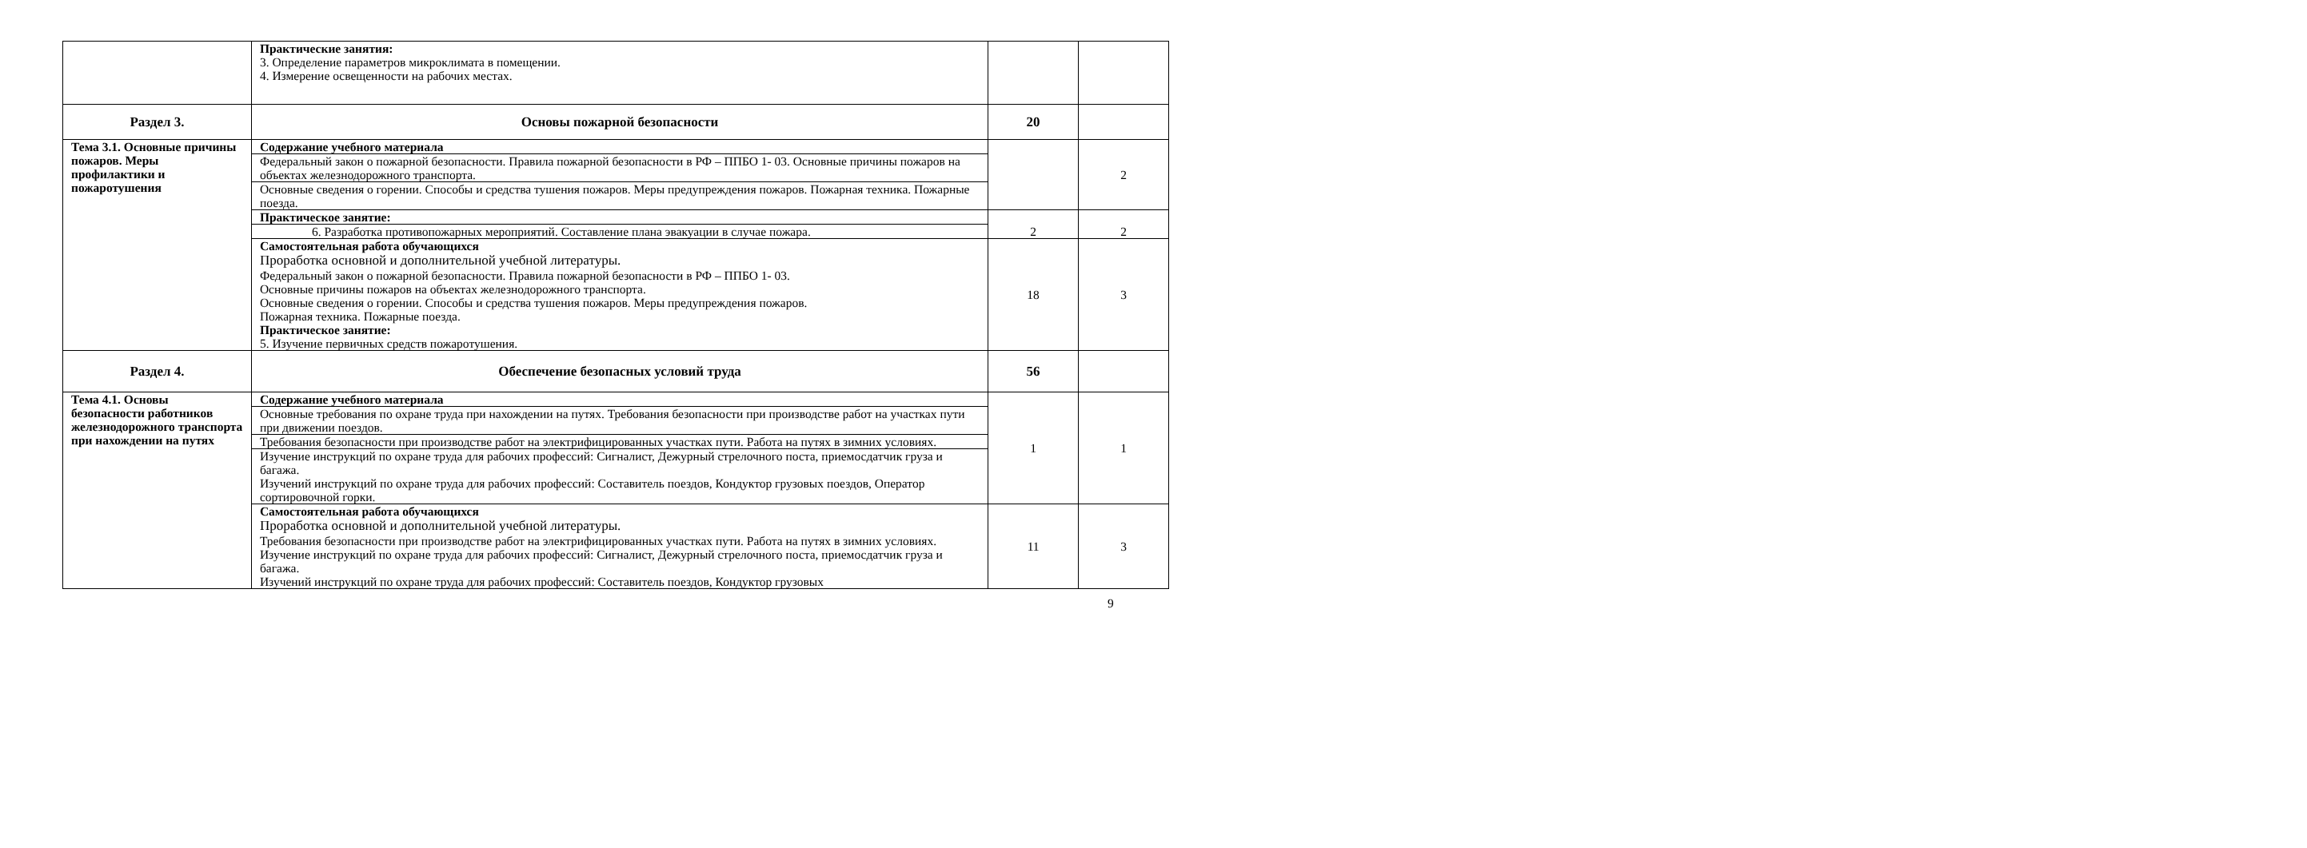| | Практические занятия: 3. Определение параметров микроклимата в помещении. 4. Измерение освещенности на рабочих местах. | | |
| Раздел 3. | Основы пожарной безопасности | 20 | |
| Тема 3.1. Основные причины пожаров. Меры профилактики и пожаротушения | Содержание учебного материала | | 2 |
| | Федеральный закон о пожарной безопасности. Правила пожарной безопасности в РФ – ППБО 1- 03. Основные причины пожаров на объектах железнодорожного транспорта. | | |
| | Основные сведения о горении. Способы и средства тушения пожаров. Меры предупреждения пожаров. Пожарная техника. Пожарные поезда. | | |
| | Практическое занятие: | 2 | 2 |
| | 6. Разработка противопожарных мероприятий. Составление плана эвакуации в случае пожара. | | |
| | Самостоятельная работа обучающихся Проработка основной и дополнительной учебной литературы. Федеральный закон о пожарной безопасности. Правила пожарной безопасности в РФ – ППБО 1- 03. Основные причины пожаров на объектах железнодорожного транспорта. Основные сведения о горении. Способы и средства тушения пожаров. Меры предупреждения пожаров. Пожарная техника. Пожарные поезда. Практическое занятие: 5. Изучение первичных средств пожаротушения. | 18 | 3 |
| Раздел 4. | Обеспечение безопасных условий труда | 56 | |
| Тема 4.1. Основы безопасности работников железнодорожного транспорта при нахождении на путях | Содержание учебного материала | 1 | 1 |
| | Основные требования по охране труда при нахождении на путях. Требования безопасности при производстве работ на участках пути при движении поездов. | | |
| | Требования безопасности при производстве работ на электрифицированных участках пути. Работа на путях в зимних условиях. | | |
| | Изучение инструкций по охране труда для рабочих профессий: Сигналист, Дежурный стрелочного поста, приемосдатчик груза и багажа. Изучений инструкций по охране труда для рабочих профессий: Составитель поездов, Кондуктор грузовых поездов, Оператор сортировочной горки. | | |
| | Самостоятельная работа обучающихся Проработка основной и дополнительной учебной литературы. Требования безопасности при производстве работ на электрифицированных участках пути. Работа на путях в зимних условиях. Изучение инструкций по охране труда для рабочих профессий: Сигналист, Дежурный стрелочного поста, приемосдатчик груза и багажа. Изучений инструкций по охране труда для рабочих профессий: Составитель поездов, Кондуктор грузовых | 11 | 3 |
9